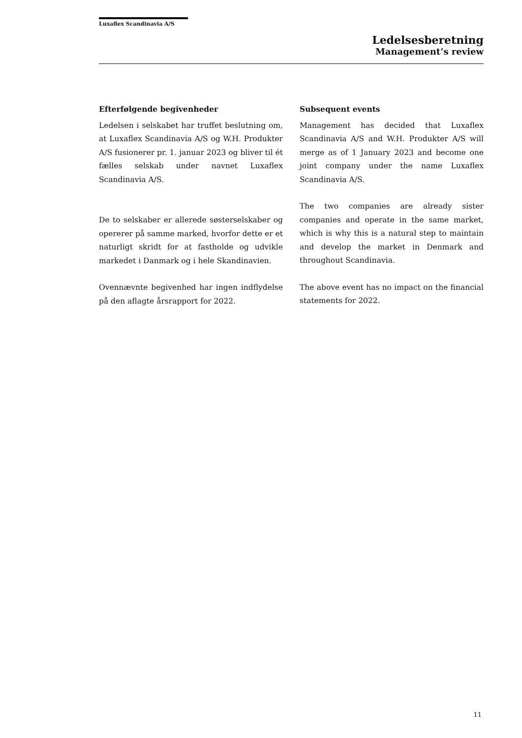Luxaflex Scandinavia A/S
Ledelsesberetning
Management’s review
Efterfølgende begivenheder
Ledelsen i selskabet har truffet beslutning om, at Luxaflex Scandinavia A/S og W.H. Produkter A/S fusionerer pr. 1. januar 2023 og bliver til ét fælles selskab under navnet Luxaflex Scandinavia A/S.
De to selskaber er allerede søsterselskaber og opererer på samme marked, hvorfor dette er et naturligt skridt for at fastholde og udvikle markedet i Danmark og i hele Skandinavien.
Ovennævnte begivenhed har ingen indflydelse på den aflagte årsrapport for 2022.
Subsequent events
Management has decided that Luxaflex Scandinavia A/S and W.H. Produkter A/S will merge as of 1 January 2023 and become one joint company under the name Luxaflex Scandinavia A/S.
The two companies are already sister companies and operate in the same market, which is why this is a natural step to maintain and develop the market in Denmark and throughout Scandinavia.
The above event has no impact on the financial statements for 2022.
11